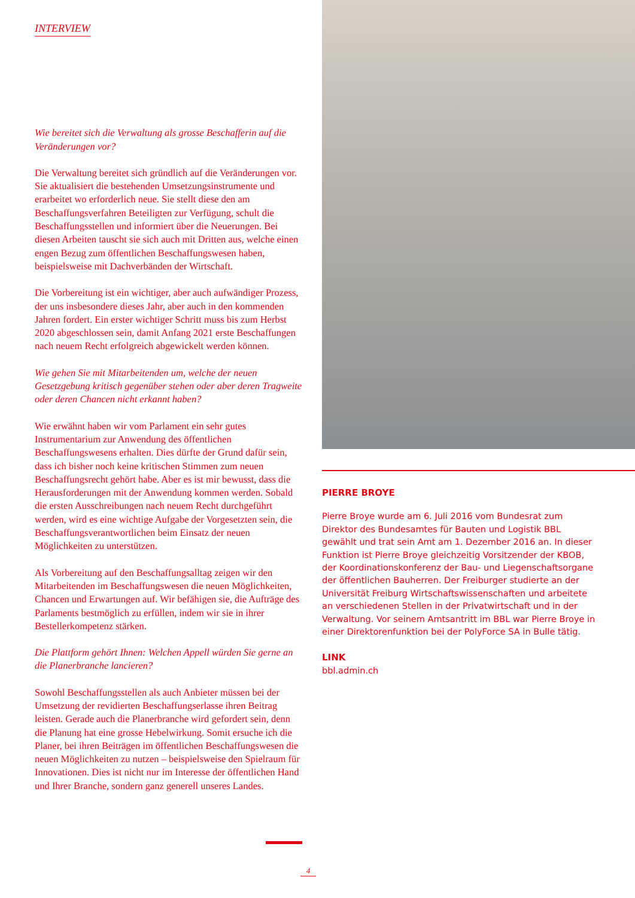INTERVIEW
Wie bereitet sich die Verwaltung als grosse Beschafferin auf die Veränderungen vor?
Die Verwaltung bereitet sich gründlich auf die Veränderungen vor. Sie aktualisiert die bestehenden Umsetzungsinstrumente und erarbeitet wo erforderlich neue. Sie stellt diese den am Beschaffungsverfahren Beteiligten zur Verfügung, schult die Beschaffungsstellen und informiert über die Neuerungen. Bei diesen Arbeiten tauscht sie sich auch mit Dritten aus, welche einen engen Bezug zum öffentlichen Beschaffungswesen haben, beispielsweise mit Dachverbänden der Wirtschaft.
Die Vorbereitung ist ein wichtiger, aber auch aufwändiger Prozess, der uns insbesondere dieses Jahr, aber auch in den kommenden Jahren fordert. Ein erster wichtiger Schritt muss bis zum Herbst 2020 abgeschlossen sein, damit Anfang 2021 erste Beschaffungen nach neuem Recht erfolgreich abgewickelt werden können.
Wie gehen Sie mit Mitarbeitenden um, welche der neuen Gesetzgebung kritisch gegenüber stehen oder aber deren Tragweite oder deren Chancen nicht erkannt haben?
Wie erwähnt haben wir vom Parlament ein sehr gutes Instrumentarium zur Anwendung des öffentlichen Beschaffungswesens erhalten. Dies dürfte der Grund dafür sein, dass ich bisher noch keine kritischen Stimmen zum neuen Beschaffungsrecht gehört habe. Aber es ist mir bewusst, dass die Herausforderungen mit der Anwendung kommen werden. Sobald die ersten Ausschreibungen nach neuem Recht durchgeführt werden, wird es eine wichtige Aufgabe der Vorgesetzten sein, die Beschaffungsverantwortlichen beim Einsatz der neuen Möglichkeiten zu unterstützen.
Als Vorbereitung auf den Beschaffungsalltag zeigen wir den Mitarbeitenden im Beschaffungswesen die neuen Möglichkeiten, Chancen und Erwartungen auf. Wir befähigen sie, die Aufträge des Parlaments bestmöglich zu erfüllen, indem wir sie in ihrer Bestellerkompetenz stärken.
Die Plattform gehört Ihnen: Welchen Appell würden Sie gerne an die Planerbranche lancieren?
Sowohl Beschaffungsstellen als auch Anbieter müssen bei der Umsetzung der revidierten Beschaffungserlasse ihren Beitrag leisten. Gerade auch die Planerbranche wird gefordert sein, denn die Planung hat eine grosse Hebelwirkung. Somit ersuche ich die Planer, bei ihren Beiträgen im öffentlichen Beschaffungswesen die neuen Möglichkeiten zu nutzen – beispielsweise den Spielraum für Innovationen. Dies ist nicht nur im Interesse der öffentlichen Hand und Ihrer Branche, sondern ganz generell unseres Landes.
PIERRE BROYE
Pierre Broye wurde am 6. Juli 2016 vom Bundesrat zum Direktor des Bundesamtes für Bauten und Logistik BBL gewählt und trat sein Amt am 1. Dezember 2016 an. In dieser Funktion ist Pierre Broye gleichzeitig Vorsitzender der KBOB, der Koordinationskonferenz der Bau- und Liegenschaftsorgane der öffentlichen Bauherren. Der Freiburger studierte an der Universität Freiburg Wirtschaftswissenschaften und arbeitete an verschiedenen Stellen in der Privatwirtschaft und in der Verwaltung. Vor seinem Amtsantritt im BBL war Pierre Broye in einer Direktorenfunktion bei der PolyForce SA in Bulle tätig.
LINK
bbl.admin.ch
4